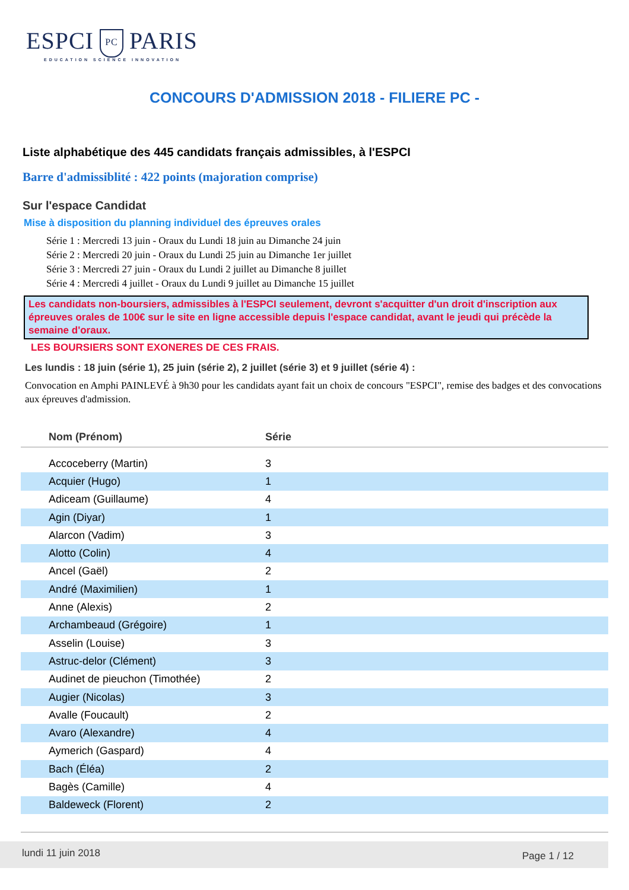ESPCI PC PARIS
EDUCATION SCIENCE INNOVATION
CONCOURS D'ADMISSION 2018 - FILIERE PC -
Liste alphabétique des 445 candidats français admissibles, à l'ESPCI
Barre d'admissiblité : 422 points (majoration comprise)
Sur l'espace Candidat
Mise à disposition du planning individuel des épreuves orales
Série 1 : Mercredi 13 juin - Oraux du Lundi 18 juin au Dimanche 24 juin
Série 2 : Mercredi 20 juin - Oraux du Lundi 25 juin au Dimanche 1er juillet
Série 3 : Mercredi 27 juin - Oraux du Lundi 2 juillet au Dimanche 8 juillet
Série 4 : Mercredi 4 juillet - Oraux du Lundi 9 juillet au Dimanche 15 juillet
Les candidats non-boursiers, admissibles à l'ESPCI seulement, devront s'acquitter d'un droit d'inscription aux épreuves orales de 100€ sur le site en ligne accessible depuis l'espace candidat, avant le jeudi qui précède la semaine d'oraux.
LES BOURSIERS SONT EXONERES DE CES FRAIS.
Les lundis : 18 juin (série 1), 25 juin (série 2), 2 juillet (série 3) et 9 juillet (série 4) :
Convocation en Amphi PAINLEVÉ à 9h30 pour les candidats ayant fait un choix de concours "ESPCI", remise des badges et des convocations aux épreuves d'admission.
| Nom (Prénom) | Série |
| --- | --- |
| Accoceberry (Martin) | 3 |
| Acquier (Hugo) | 1 |
| Adiceam (Guillaume) | 4 |
| Agin (Diyar) | 1 |
| Alarcon (Vadim) | 3 |
| Alotto (Colin) | 4 |
| Ancel (Gaël) | 2 |
| André (Maximilien) | 1 |
| Anne (Alexis) | 2 |
| Archambeaud (Grégoire) | 1 |
| Asselin (Louise) | 3 |
| Astruc-delor (Clément) | 3 |
| Audinet de pieuchon (Timothée) | 2 |
| Augier (Nicolas) | 3 |
| Avalle (Foucault) | 2 |
| Avaro (Alexandre) | 4 |
| Aymerich (Gaspard) | 4 |
| Bach (Éléa) | 2 |
| Bagès (Camille) | 4 |
| Baldeweck (Florent) | 2 |
lundi 11 juin 2018 Page 1 / 12